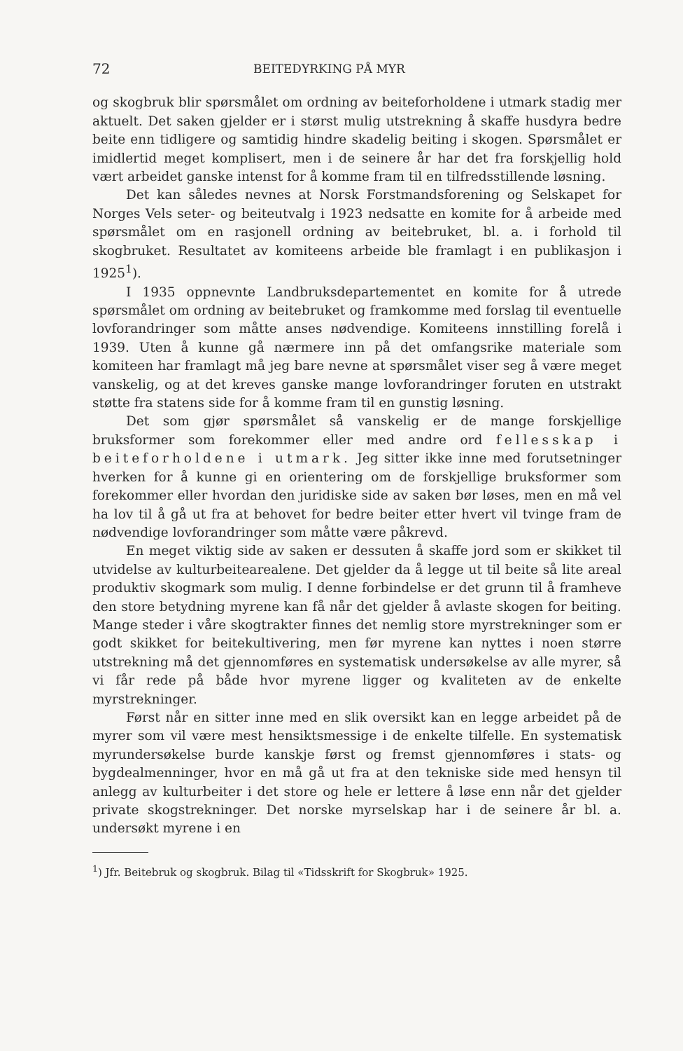72 BEITEDYRKING PÅ MYR
og skogbruk blir spørsmålet om ordning av beiteforholdene i utmark stadig mer aktuelt. Det saken gjelder er i størst mulig utstrekning å skaffe husdyra bedre beite enn tidligere og samtidig hindre skadelig beiting i skogen. Spørsmålet er imidlertid meget komplisert, men i de seinere år har det fra forskjellig hold vært arbeidet ganske intenst for å komme fram til en tilfredsstillende løsning.
Det kan således nevnes at Norsk Forstmandsforening og Selskapet for Norges Vels seter- og beiteutvalg i 1923 nedsatte en komite for å arbeide med spørsmålet om en rasjonell ordning av beitebruket, bl. a. i forhold til skogbruket. Resultatet av komiteens arbeide ble framlagt i en publikasjon i 1925<sup>1</sup>).
I 1935 oppnevnte Landbruksdepartementet en komite for å utrede spørsmålet om ordning av beitebruket og framkomme med forslag til eventuelle lovforandringer som måtte anses nødvendige. Komiteens innstilling forelå i 1939. Uten å kunne gå nærmere inn på det omfangsrike materiale som komiteen har framlagt må jeg bare nevne at spørsmålet viser seg å være meget vanskelig, og at det kreves ganske mange lovforandringer foruten en utstrakt støtte fra statens side for å komme fram til en gunstig løsning.
Det som gjør spørsmålet så vanskelig er de mange forskjellige bruksformer som forekommer eller med andre ord fellesskap i beiteforholdene i utmark. Jeg sitter ikke inne med forutsetninger hverken for å kunne gi en orientering om de forskjellige bruksformer som forekommer eller hvordan den juridiske side av saken bør løses, men en må vel ha lov til å gå ut fra at behovet for bedre beiter etter hvert vil tvinge fram de nødvendige lovforandringer som måtte være påkrevd.
En meget viktig side av saken er dessuten å skaffe jord som er skikket til utvidelse av kulturbeitearealene. Det gjelder da å legge ut til beite så lite areal produktiv skogmark som mulig. I denne forbindelse er det grunn til å framheve den store betydning myrene kan få når det gjelder å avlaste skogen for beiting. Mange steder i våre skogtrakter finnes det nemlig store myrstrekninger som er godt skikket for beitekultivering, men før myrene kan nyttes i noen større utstrekning må det gjennomføres en systematisk undersøkelse av alle myrer, så vi får rede på både hvor myrene ligger og kvaliteten av de enkelte myrstrekninger.
Først når en sitter inne med en slik oversikt kan en legge arbeidet på de myrer som vil være mest hensiktsmessige i de enkelte tilfelle. En systematisk myrundersøkelse burde kanskje først og fremst gjennomføres i stats- og bygdealmenninger, hvor en må gå ut fra at den tekniske side med hensyn til anlegg av kulturbeiter i det store og hele er lettere å løse enn når det gjelder private skogstrekninger. Det norske myrselskap har i de seinere år bl. a. undersøkt myrene i en
<sup>1</sup>) Jfr. Beitebruk og skogbruk. Bilag til «Tidsskrift for Skogbruk» 1925.